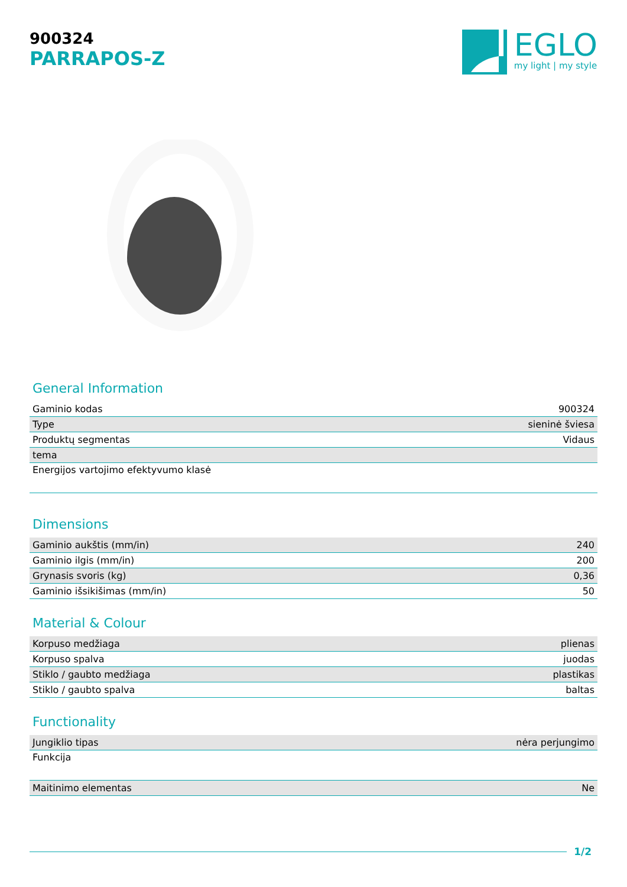900324
PARRAPOS-Z
EGLO
my light | my style
General Information
| Gaminio kodas | 900324 |
| Type | sieninė šviesa |
| Produktų segmentas | Vidaus |
| tema | |
| Energijos vartojimo efektyvumo klasė | |
Dimensions
| Gaminio aukštis (mm/in) | 240 |
| Gaminio ilgis (mm/in) | 200 |
| Grynasis svoris (kg) | 0,36 |
| Gaminio išsikišimas (mm/in) | 50 |
Material & Colour
| Korpuso medžiaga | plienas |
| Korpuso spalva | juodas |
| Stiklo / gaubto medžiaga | plastikas |
| Stiklo / gaubto spalva | baltas |
Functionality
| Jungiklio tipas | nėra perjungimo |
| Funkcija | |
| Maitinimo elementas | Ne |
1/2